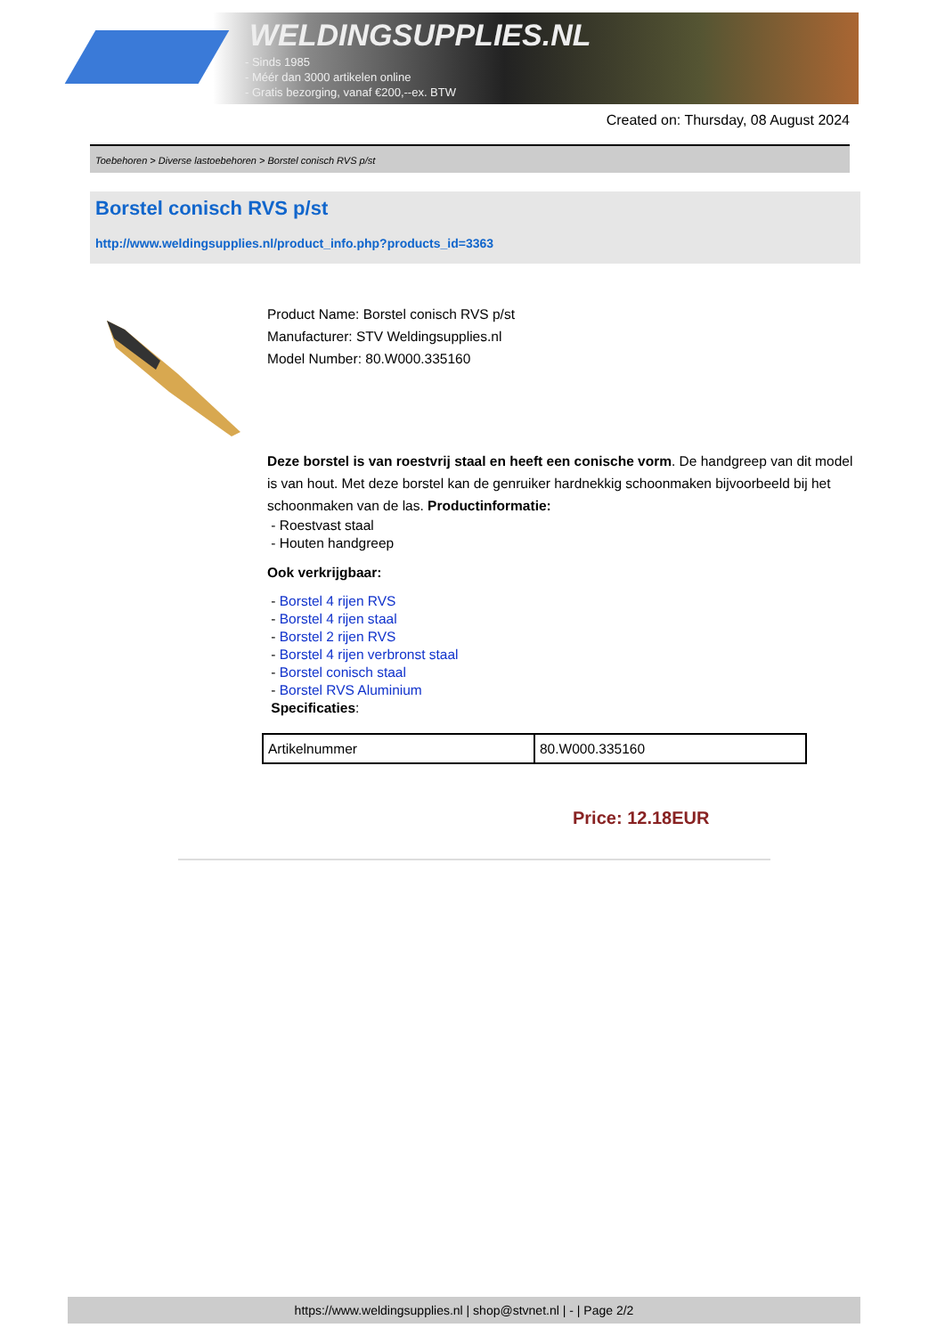WELDINGSUPPLIES.NL
- Sinds 1985
- Méér dan 3000 artikelen online
- Gratis bezorging, vanaf €200,--ex. BTW
Created on: Thursday, 08 August 2024
Toebehoren > Diverse lastoebehoren > Borstel conisch RVS p/st
Borstel conisch RVS p/st
http://www.weldingsupplies.nl/product_info.php?products_id=3363
Product Name: Borstel conisch RVS p/st
Manufacturer: STV Weldingsupplies.nl
Model Number: 80.W000.335160
Deze borstel is van roestvrij staal en heeft een conische vorm. De handgreep van dit model is van hout. Met deze borstel kan de genruiker hardnekkig schoonmaken bijvoorbeeld bij het schoonmaken van de las. Productinformatie:
- Roestvast staal
- Houten handgreep
Ook verkrijgbaar:
- Borstel 4 rijen RVS
- Borstel 4 rijen staal
- Borstel 2 rijen RVS
- Borstel 4 rijen verbronst staal
- Borstel conisch staal
- Borstel RVS Aluminium
Specificaties:
| Artikelnummer | 80.W000.335160 |
Price: 12.18EUR
https://www.weldingsupplies.nl | shop@stvnet.nl | - | Page 2/2